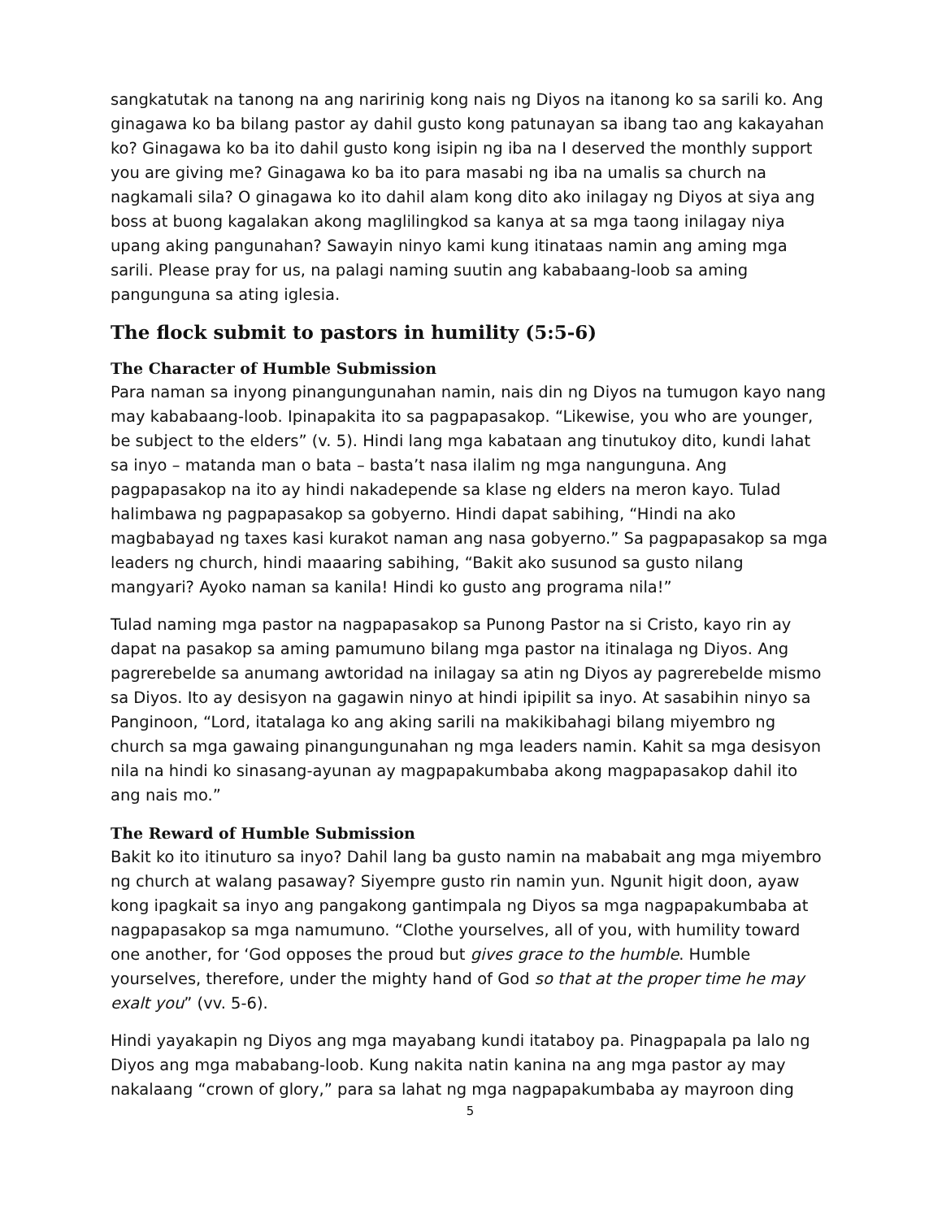sangkatutak na tanong na ang naririnig kong nais ng Diyos na itanong ko sa sarili ko. Ang ginagawa ko ba bilang pastor ay dahil gusto kong patunayan sa ibang tao ang kakayahan ko? Ginagawa ko ba ito dahil gusto kong isipin ng iba na I deserved the monthly support you are giving me? Ginagawa ko ba ito para masabi ng iba na umalis sa church na nagkamali sila? O ginagawa ko ito dahil alam kong dito ako inilagay ng Diyos at siya ang boss at buong kagalakan akong maglilingkod sa kanya at sa mga taong inilagay niya upang aking pangunahan? Sawayin ninyo kami kung itinataas namin ang aming mga sarili. Please pray for us, na palagi naming suutin ang kababaang-loob sa aming pangunguna sa ating iglesia.
The flock submit to pastors in humility (5:5-6)
The Character of Humble Submission
Para naman sa inyong pinangungunahan namin, nais din ng Diyos na tumugon kayo nang may kababaang-loob. Ipinapakita ito sa pagpapasakop. “Likewise, you who are younger, be subject to the elders” (v. 5). Hindi lang mga kabataan ang tinutukoy dito, kundi lahat sa inyo – matanda man o bata – basta’t nasa ilalim ng mga nangunguna. Ang pagpapasakop na ito ay hindi nakadepende sa klase ng elders na meron kayo. Tulad halimbawa ng pagpapasakop sa gobyerno. Hindi dapat sabihing, “Hindi na ako magbabayad ng taxes kasi kurakot naman ang nasa gobyerno.” Sa pagpapasakop sa mga leaders ng church, hindi maaaring sabihing, “Bakit ako susunod sa gusto nilang mangyari? Ayoko naman sa kanila! Hindi ko gusto ang programa nila!”
Tulad naming mga pastor na nagpapasakop sa Punong Pastor na si Cristo, kayo rin ay dapat na pasakop sa aming pamumuno bilang mga pastor na itinalaga ng Diyos. Ang pagrerebelde sa anumang awtoridad na inilagay sa atin ng Diyos ay pagrerebelde mismo sa Diyos. Ito ay desisyon na gagawin ninyo at hindi ipipilit sa inyo. At sasabihin ninyo sa Panginoon, “Lord, itatalaga ko ang aking sarili na makikibahagi bilang miyembro ng church sa mga gawaing pinangungunahan ng mga leaders namin. Kahit sa mga desisyon nila na hindi ko sinasang-ayunan ay magpapakumbaba akong magpapasakop dahil ito ang nais mo.”
The Reward of Humble Submission
Bakit ko ito itinuturo sa inyo? Dahil lang ba gusto namin na mababait ang mga miyembro ng church at walang pasaway? Siyempre gusto rin namin yun. Ngunit higit doon, ayaw kong ipagkait sa inyo ang pangakong gantimpala ng Diyos sa mga nagpapakumbaba at nagpapasakop sa mga namumuno. “Clothe yourselves, all of you, with humility toward one another, for ‘God opposes the proud but gives grace to the humble. Humble yourselves, therefore, under the mighty hand of God so that at the proper time he may exalt you” (vv. 5-6).
Hindi yayakapin ng Diyos ang mga mayabang kundi itataboy pa. Pinagpapala pa lalo ng Diyos ang mga mababang-loob. Kung nakita natin kanina na ang mga pastor ay may nakalaang “crown of glory,” para sa lahat ng mga nagpapakumbaba ay mayroon ding
5